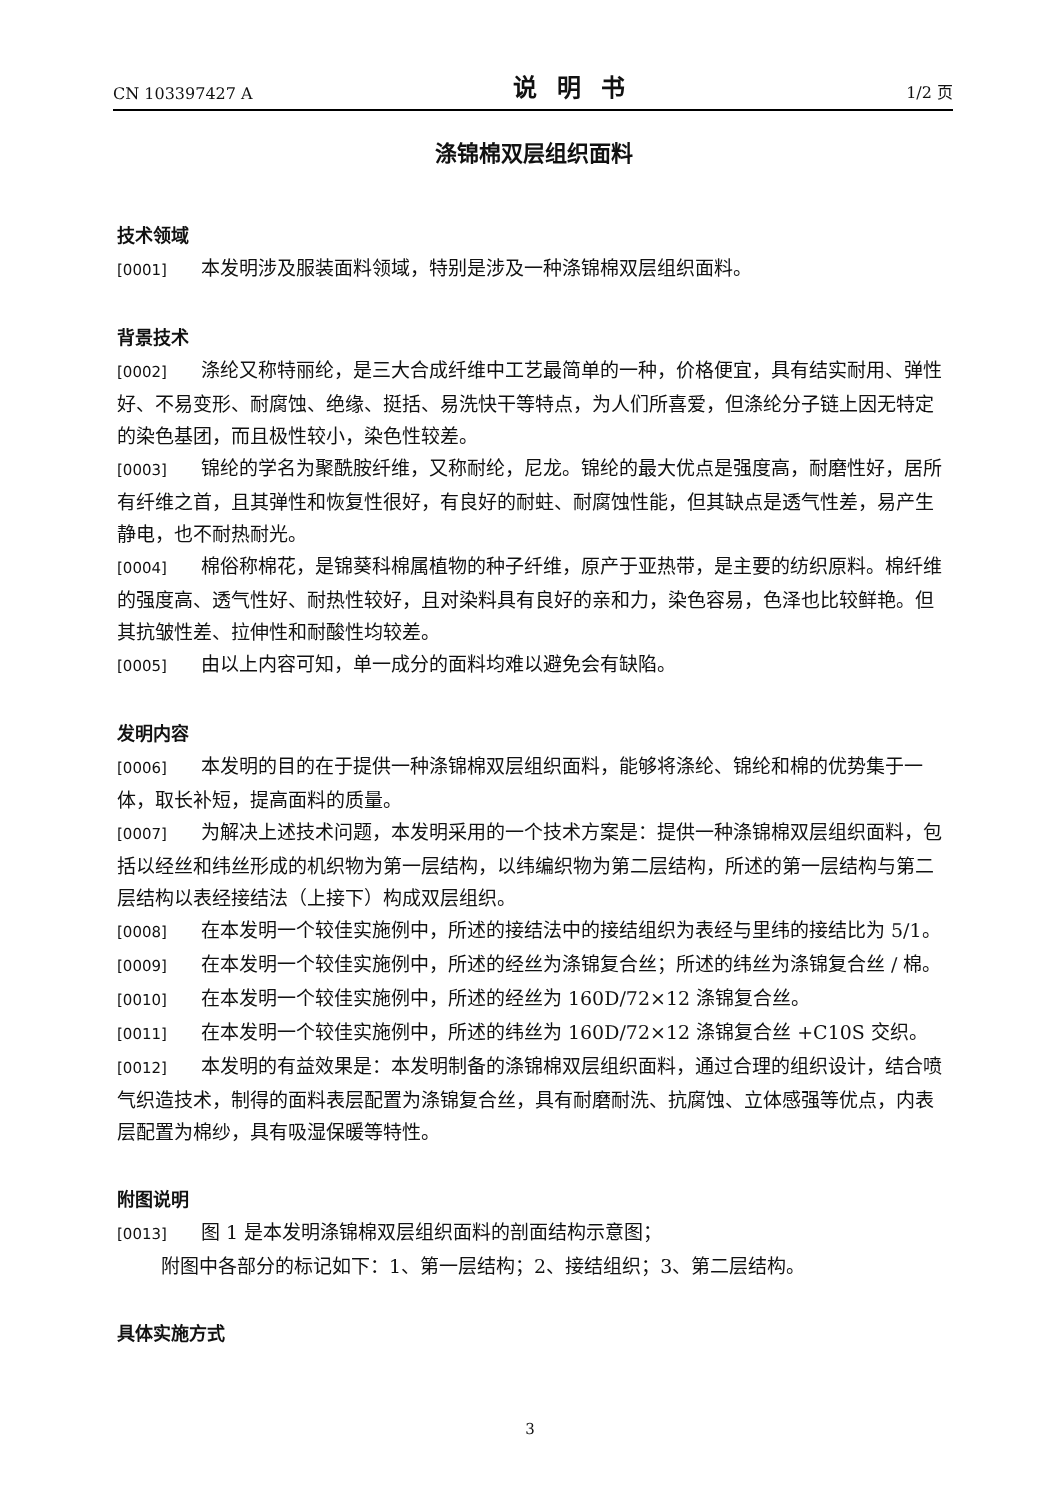CN 103397427 A 说明书 1/2 页
涤锦棉双层组织面料
技术领域
[0001] 本发明涉及服装面料领域，特别是涉及一种涤锦棉双层组织面料。
背景技术
[0002] 涤纶又称特丽纶，是三大合成纤维中工艺最简单的一种，价格便宜，具有结实耐用、弹性好、不易变形、耐腐蚀、绝缘、挺括、易洗快干等特点，为人们所喜爱，但涤纶分子链上因无特定的染色基团，而且极性较小，染色性较差。
[0003] 锦纶的学名为聚酰胺纤维，又称耐纶，尼龙。锦纶的最大优点是强度高，耐磨性好，居所有纤维之首，且其弹性和恢复性很好，有良好的耐蛀、耐腐蚀性能，但其缺点是透气性差，易产生静电，也不耐热耐光。
[0004] 棉俗称棉花，是锦葵科棉属植物的种子纤维，原产于亚热带，是主要的纺织原料。棉纤维的强度高、透气性好、耐热性较好，且对染料具有良好的亲和力，染色容易，色泽也比较鲜艳。但其抗皱性差、拉伸性和耐酸性均较差。
[0005] 由以上内容可知，单一成分的面料均难以避免会有缺陷。
发明内容
[0006] 本发明的目的在于提供一种涤锦棉双层组织面料，能够将涤纶、锦纶和棉的优势集于一体，取长补短，提高面料的质量。
[0007] 为解决上述技术问题，本发明采用的一个技术方案是：提供一种涤锦棉双层组织面料，包括以经丝和纬丝形成的机织物为第一层结构，以纬编织物为第二层结构，所述的第一层结构与第二层结构以表经接结法（上接下）构成双层组织。
[0008] 在本发明一个较佳实施例中，所述的接结法中的接结组织为表经与里纬的接结比为 5/1。
[0009] 在本发明一个较佳实施例中，所述的经丝为涤锦复合丝；所述的纬丝为涤锦复合丝 / 棉。
[0010] 在本发明一个较佳实施例中，所述的经丝为 160D/72×12 涤锦复合丝。
[0011] 在本发明一个较佳实施例中，所述的纬丝为 160D/72×12 涤锦复合丝 +C10S 交织。
[0012] 本发明的有益效果是：本发明制备的涤锦棉双层组织面料，通过合理的组织设计，结合喷气织造技术，制得的面料表层配置为涤锦复合丝，具有耐磨耐洗、抗腐蚀、立体感强等优点，内表层配置为棉纱，具有吸湿保暖等特性。
附图说明
[0013] 图 1 是本发明涤锦棉双层组织面料的剖面结构示意图；
附图中各部分的标记如下：1、第一层结构；2、接结组织；3、第二层结构。
具体实施方式
3